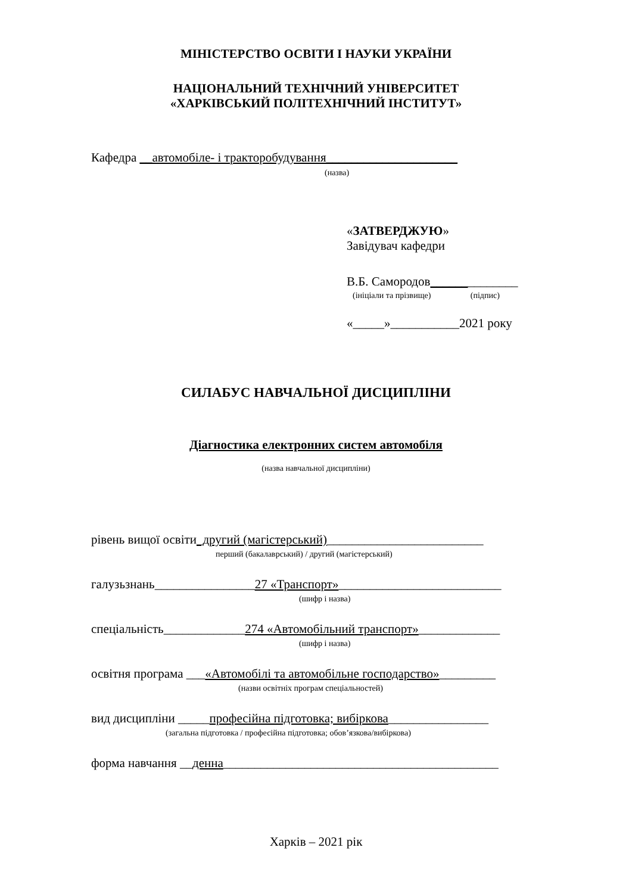МІНІСТЕРСТВО ОСВІТИ І НАУКИ УКРАЇНИ
НАЦІОНАЛЬНИЙ ТЕХНІЧНИЙ УНІВЕРСИТЕТ
«ХАРКІВСЬКИЙ ПОЛІТЕХНІЧНИЙ ІНСТИТУТ»
Кафедра __автомобіле- і тракторобудування_____________________
(назва)
«ЗАТВЕРДЖУЮ»
Завідувач кафедри
В.Б. Самородов______________
(ініціали та прізвище) (підпис)
«_____»___________2021 року
СИЛАБУС НАВЧАЛЬНОЇ ДИСЦИПЛІНИ
Діагностика електронних систем автомобіля
(назва навчальної дисципліни)
рівень вищої освіти_другий (магістерський)_________________________
перший (бакалаврський) / другий (магістерський)
галузьзнань________________27 «Транспорт»__________________________
(шифр і назва)
спеціальність_____________274 «Автомобільний транспорт»_____________
(шифр і назва)
освітня програма ___«Автомобілі та автомобільне господарство»_________
(назви освітніх програм спеціальностей)
вид дисципліни _____професійна підготовка; вибіркова________________
(загальна підготовка / професійна підготовка; обов’язкова/вибіркова)
форма навчання __денна____________________________________________
Харків – 2021 рік